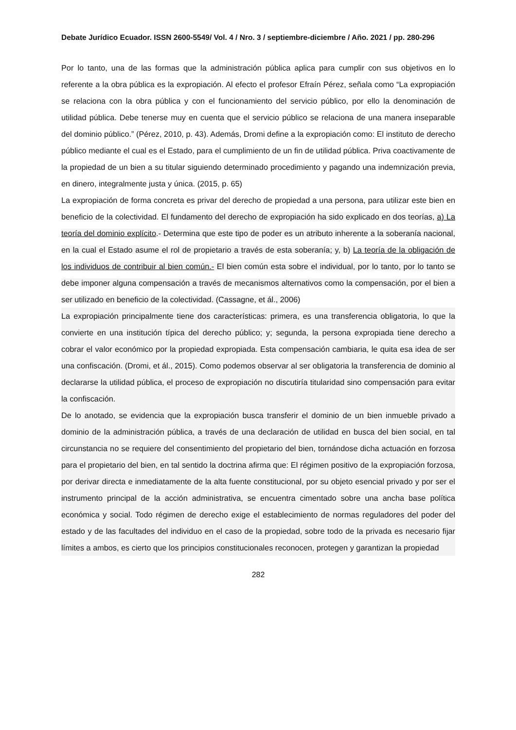Debate Jurídico Ecuador. ISSN 2600-5549/ Vol. 4 / Nro. 3 / septiembre-diciembre / Año. 2021 / pp. 280-296
Por lo tanto, una de las formas que la administración pública aplica para cumplir con sus objetivos en lo referente a la obra pública es la expropiación. Al efecto el profesor Efraín Pérez, señala como “La expropiación se relaciona con la obra pública y con el funcionamiento del servicio público, por ello la denominación de utilidad pública. Debe tenerse muy en cuenta que el servicio público se relaciona de una manera inseparable del dominio público.” (Pérez, 2010, p. 43). Además, Dromi define a la expropiación como: El instituto de derecho público mediante el cual es el Estado, para el cumplimiento de un fin de utilidad pública. Priva coactivamente de la propiedad de un bien a su titular siguiendo determinado procedimiento y pagando una indemnización previa, en dinero, integralmente justa y única. (2015, p. 65)
La expropiación de forma concreta es privar del derecho de propiedad a una persona, para utilizar este bien en beneficio de la colectividad. El fundamento del derecho de expropiación ha sido explicado en dos teorías, a) La teoría del dominio explícito.- Determina que este tipo de poder es un atributo inherente a la soberanía nacional, en la cual el Estado asume el rol de propietario a través de esta soberanía; y, b) La teoría de la obligación de los individuos de contribuir al bien común.- El bien común esta sobre el individual, por lo tanto, por lo tanto se debe imponer alguna compensación a través de mecanismos alternativos como la compensación, por el bien a ser utilizado en beneficio de la colectividad. (Cassagne, et ál., 2006)
La expropiación principalmente tiene dos características: primera, es una transferencia obligatoria, lo que la convierte en una institución típica del derecho público; y; segunda, la persona expropiada tiene derecho a cobrar el valor económico por la propiedad expropiada. Esta compensación cambiaria, le quita esa idea de ser una confiscación. (Dromi, et ál., 2015). Como podemos observar al ser obligatoria la transferencia de dominio al declararse la utilidad pública, el proceso de expropiación no discutiría titularidad sino compensación para evitar la confiscación.
De lo anotado, se evidencia que la expropiación busca transferir el dominio de un bien inmueble privado a dominio de la administración pública, a través de una declaración de utilidad en busca del bien social, en tal circunstancia no se requiere del consentimiento del propietario del bien, tornándose dicha actuación en forzosa para el propietario del bien, en tal sentido la doctrina afirma que: El régimen positivo de la expropiación forzosa, por derivar directa e inmediatamente de la alta fuente constitucional, por su objeto esencial privado y por ser el instrumento principal de la acción administrativa, se encuentra cimentado sobre una ancha base política económica y social. Todo régimen de derecho exige el establecimiento de normas reguladores del poder del estado y de las facultades del individuo en el caso de la propiedad, sobre todo de la privada es necesario fijar límites a ambos, es cierto que los principios constitucionales reconocen, protegen y garantizan la propiedad
282